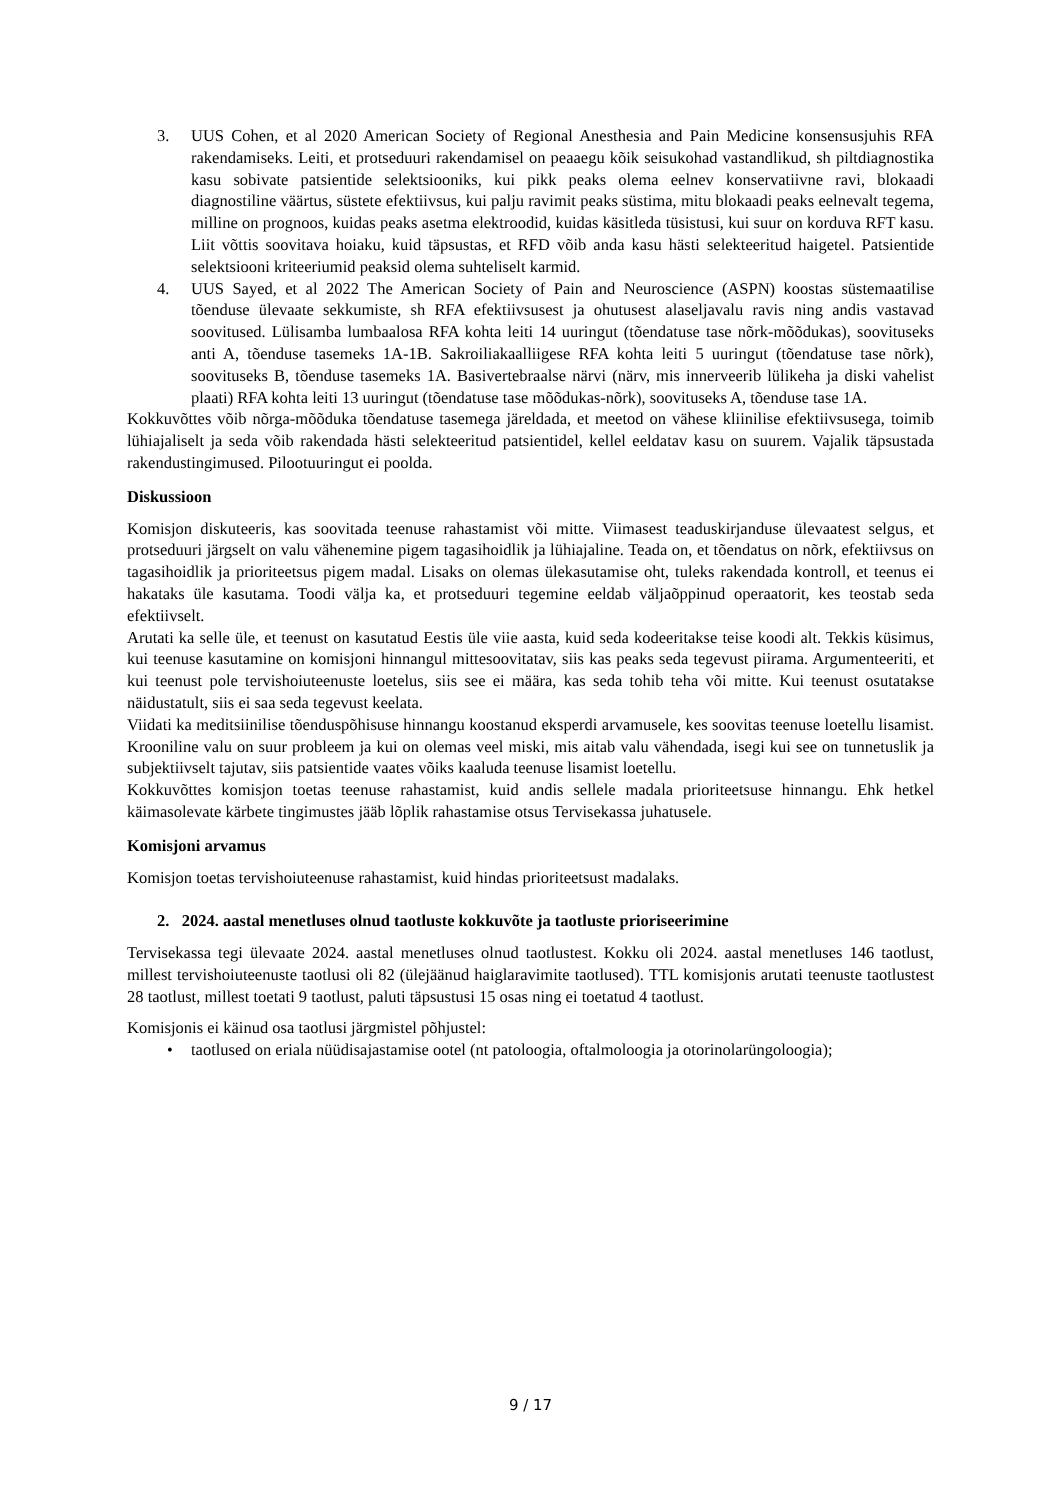3. UUS Cohen, et al 2020 American Society of Regional Anesthesia and Pain Medicine konsensusjuhis RFA rakendamiseks. Leiti, et protseduuri rakendamisel on peaaegu kõik seisukohad vastandlikud, sh piltdiagnostika kasu sobivate patsientide selektsiooniks, kui pikk peaks olema eelnev konservatiivne ravi, blokaadi diagnostiline väärtus, süstete efektiivsus, kui palju ravimit peaks süstima, mitu blokaadi peaks eelnevalt tegema, milline on prognoos, kuidas peaks asetma elektroodid, kuidas käsitleda tüsistusi, kui suur on korduva RFT kasu. Liit võttis soovitava hoiaku, kuid täpsustas, et RFD võib anda kasu hästi selekteeritud haigetel. Patsientide selektsiooni kriteeriumid peaksid olema suhteliselt karmid.
4. UUS Sayed, et al 2022 The American Society of Pain and Neuroscience (ASPN) koostas süstemaatilise tõenduse ülevaate sekkumiste, sh RFA efektiivsusest ja ohutusest alaseljavalu ravis ning andis vastavad soovitused. Lülisamba lumbaalosa RFA kohta leiti 14 uuringut (tõendatuse tase nõrk-mõõdukas), soovituseks anti A, tõenduse tasemeks 1A-1B. Sakroiliakaalliigese RFA kohta leiti 5 uuringut (tõendatuse tase nõrk), soovituseks B, tõenduse tasemeks 1A. Basivertebraalse närvi (närv, mis innerveerib lülikeha ja diski vahelist plaati) RFA kohta leiti 13 uuringut (tõendatuse tase mõõdukas-nõrk), soovituseks A, tõenduse tase 1A.
Kokkuvõttes võib nõrga-mõõduka tõendatuse tasemega järeldada, et meetod on vähese kliinilise efektiivsusega, toimib lühiajaliselt ja seda võib rakendada hästi selekteeritud patsientidel, kellel eeldatav kasu on suurem. Vajalik täpsustada rakendustingimused. Pilootuuringut ei poolda.
Diskussioon
Komisjon diskuteeris, kas soovitada teenuse rahastamist või mitte. Viimasest teaduskirjanduse ülevaatest selgus, et protseduuri järgselt on valu vähenemine pigem tagasihoidlik ja lühiajaline. Teada on, et tõendatus on nõrk, efektiivsus on tagasihoidlik ja prioriteetsus pigem madal. Lisaks on olemas ülekasutamise oht, tuleks rakendada kontroll, et teenus ei hakataks üle kasutama. Toodi välja ka, et protseduuri tegemine eeldab väljaõppinud operaatorit, kes teostab seda efektiivselt.
Arutati ka selle üle, et teenust on kasutatud Eestis üle viie aasta, kuid seda kodeeritakse teise koodi alt. Tekkis küsimus, kui teenuse kasutamine on komisjoni hinnangul mittesoovitatav, siis kas peaks seda tegevust piirama. Argumenteeriti, et kui teenust pole tervishoiuteenuste loetelus, siis see ei määra, kas seda tohib teha või mitte. Kui teenust osutatakse näidustatult, siis ei saa seda tegevust keelata.
Viidati ka meditsiinilise tõenduspõhisuse hinnangu koostanud eksperdi arvamusele, kes soovitas teenuse loetellu lisamist. Krooniline valu on suur probleem ja kui on olemas veel miski, mis aitab valu vähendada, isegi kui see on tunnetuslik ja subjektiivselt tajutav, siis patsientide vaates võiks kaaluda teenuse lisamist loetellu.
Kokkuvõttes komisjon toetas teenuse rahastamist, kuid andis sellele madala prioriteetsuse hinnangu. Ehk hetkel käimasolevate kärbete tingimustes jääb lõplik rahastamise otsus Tervisekassa juhatusele.
Komisjoni arvamus
Komisjon toetas tervishoiuteenuse rahastamist, kuid hindas prioriteetsust madalaks.
2. 2024. aastal menetluses olnud taotluste kokkuvõte ja taotluste prioriseerimine
Tervisekassa tegi ülevaate 2024. aastal menetluses olnud taotlustest. Kokku oli 2024. aastal menetluses 146 taotlust, millest tervishoiuteenuste taotlusi oli 82 (ülejäänud haiglaravimite taotlused). TTL komisjonis arutati teenuste taotlustest 28 taotlust, millest toetati 9 taotlust, paluti täpsustusi 15 osas ning ei toetatud 4 taotlust.
Komisjonis ei käinud osa taotlusi järgmistel põhjustel:
• taotlused on eriala nüüdisajastamise ootel (nt patoloogia, oftalmoloogia ja otorinolarüngoloogia);
9 / 17